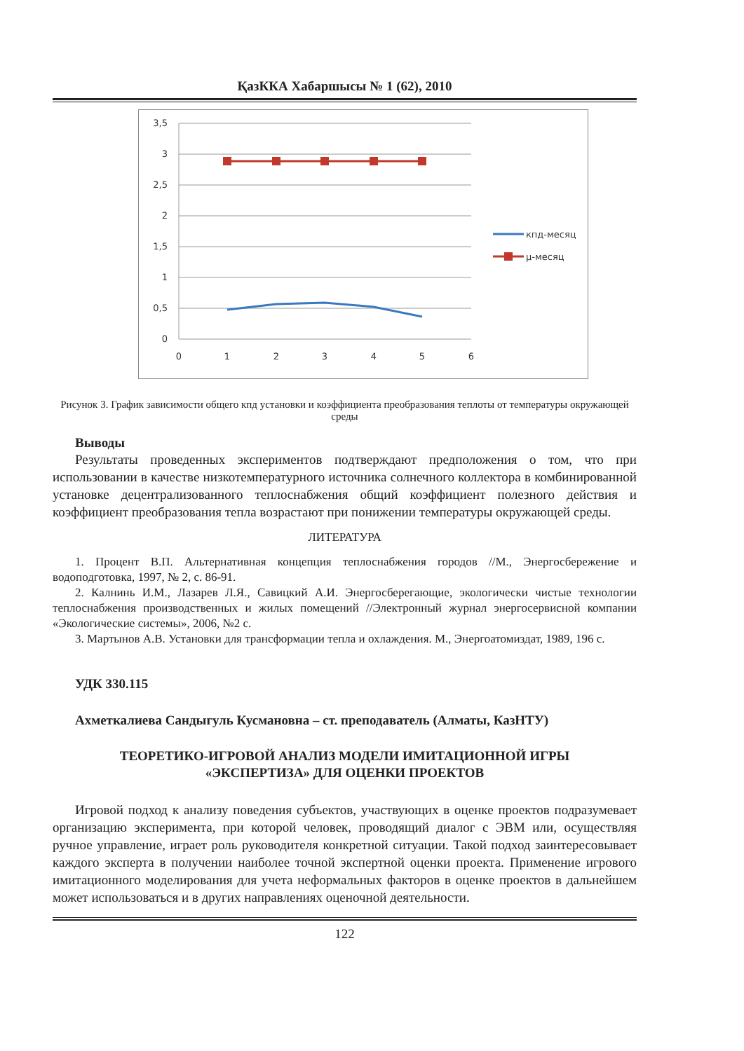ҚазККА Хабаршысы № 1 (62), 2010
3,5
3
2,5
2
1,5
1
0,5
0
0
1
2
3
4
5
6
кпд-месяц
μ-месяц
Рисунок 3. График зависимости общего кпд установки и коэффициента преобразования теплоты от температуры окружающей среды
Выводы
Результаты проведенных экспериментов подтверждают предположения о том, что при использовании в качестве низкотемпературного источника солнечного коллектора в комбинированной установке децентрализованного теплоснабжения общий коэффициент полезного действия и коэффициент преобразования тепла возрастают при понижении температуры окружающей среды.
ЛИТЕРАТУРА
1. Процент В.П. Альтернативная концепция теплоснабжения городов //М., Энергосбережение и водоподготовка, 1997, № 2, с. 86-91.
2. Калнинь И.М., Лазарев Л.Я., Савицкий А.И. Энергосберегающие, экологически чистые технологии теплоснабжения производственных и жилых помещений //Электронный журнал энергосервисной компании «Экологические системы», 2006, №2 с.
3. Мартынов А.В. Установки для трансформации тепла и охлаждения. М., Энергоатомиздат, 1989, 196 с.
УДК 330.115
Ахметкалиева Сандыгуль Кусмановна – ст. преподаватель (Алматы, КазНТУ)
ТЕОРЕТИКО-ИГРОВОЙ АНАЛИЗ МОДЕЛИ ИМИТАЦИОННОЙ ИГРЫ
«ЭКСПЕРТИЗА» ДЛЯ ОЦЕНКИ ПРОЕКТОВ
Игровой подход к анализу поведения субъектов, участвующих в оценке проектов подразумевает организацию эксперимента, при которой человек, проводящий диалог с ЭВМ или, осуществляя ручное управление, играет роль руководителя конкретной ситуации. Такой подход заинтересовывает каждого эксперта в получении наиболее точной экспертной оценки проекта. Применение игрового имитационного моделирования для учета неформальных факторов в оценке проектов в дальнейшем может использоваться и в других направлениях оценочной деятельности.
122